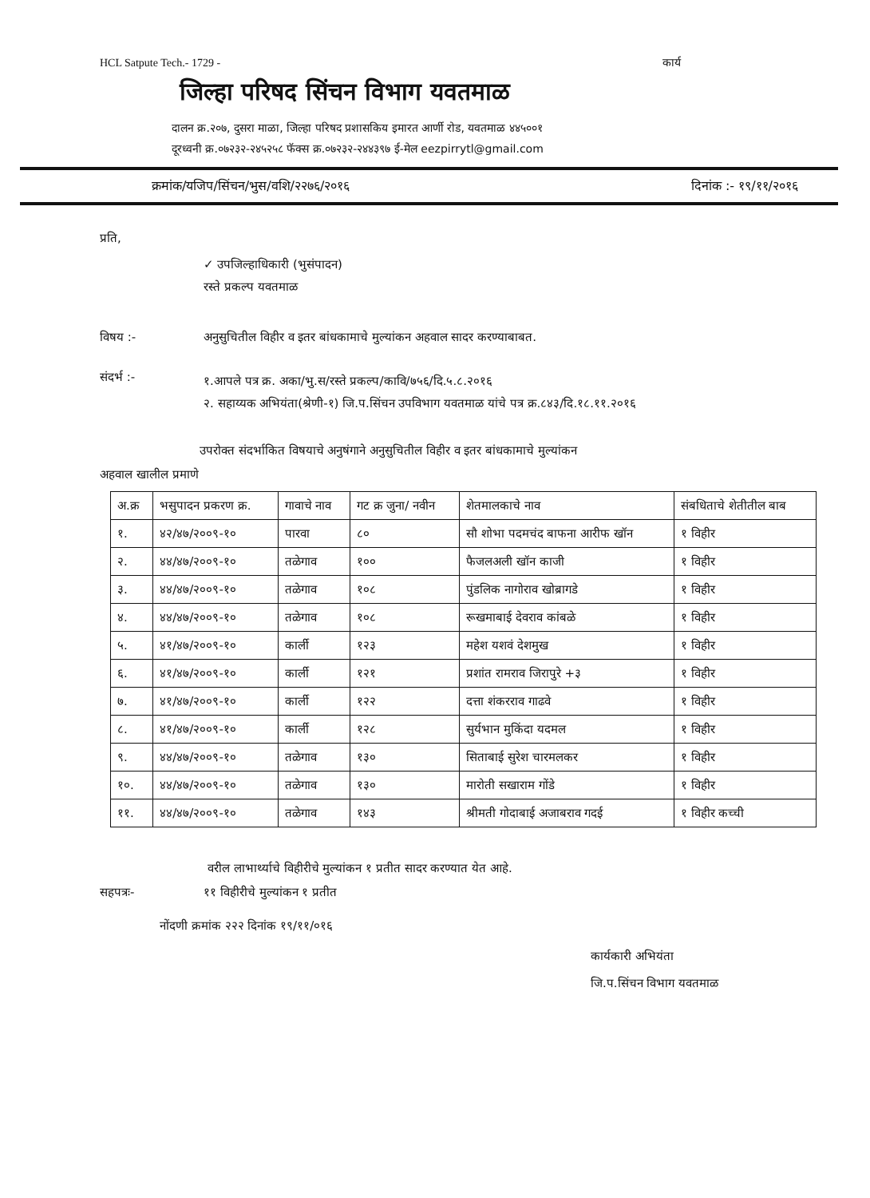HCL Satpute Tech.- 1729 - कार्य
जिल्हा परिषद सिंचन विभाग यवतमाळ
दालन क्र.२०७, दुसरा माळा, जिल्हा परिषद प्रशासकिय इमारत आर्णी रोड, यवतमाळ ४४५००१
दूरध्वनी क्र.०७२३२-२४५२५८ फॅक्स क्र.०७२३२-२४४३९७ ई-मेल eezpirrytl@gmail.com
क्रमांक/यजिप/सिंचन/भुस/वशि/२२७६/२०१६ दिनांक :- १९/११/२०१६
प्रति,
✓ उपजिल्हाधिकारी (भुसंपादन)
रस्ते प्रकल्प यवतमाळ
विषय :- अनुसुचितील विहीर व इतर बांधकामाचे मुल्यांकन अहवाल सादर करण्याबाबत.
संदर्भ :-
१.आपले पत्र क्र. अका/भु.स/रस्ते प्रकल्प/कावि/७५६/दि.५.८.२०१६
२. सहाय्यक अभियंता(श्रेणी-१) जि.प.सिंचन उपविभाग यवतमाळ यांचे पत्र क्र.८४३/दि.१८.११.२०१६
उपरोक्त संदर्भाकित विषयाचे अनुषंगाने अनुसुचितील विहीर व इतर बांधकामाचे मुल्यांकन
अहवाल खालील प्रमाणे
| अ.क्र | भसुपादन प्रकरण क्र. | गावाचे नाव | गट क्र जुना/ नवीन | शेतमालकाचे नाव | संबधिताचे शेतीतील बाब |
| --- | --- | --- | --- | --- | --- |
| १. | ४२/४७/२००९-१० | पारवा | ८० | सौ शोभा पदमचंद बाफना आरीफ खॉन | १ विहीर |
| २. | ४४/४७/२००९-१० | तळेगाव | १०० | फैजलअली खॉन काजी | १ विहीर |
| ३. | ४४/४७/२००९-१० | तळेगाव | १०८ | पुंडलिक नागोराव खोब्रागडे | १ विहीर |
| ४. | ४४/४७/२००९-१० | तळेगाव | १०८ | रूखमाबाई देवराव कांबळे | १ विहीर |
| ५. | ४१/४७/२००९-१० | कार्ली | १२३ | महेश यशवं देशमुख | १ विहीर |
| ६. | ४१/४७/२००९-१० | कार्ली | १२१ | प्रशांत रामराव जिरापुरे +३ | १ विहीर |
| ७. | ४१/४७/२००९-१० | कार्ली | १२२ | दत्ता शंकरराव गाढवे | १ विहीर |
| ८. | ४१/४७/२००९-१० | कार्ली | १२८ | सुर्यभान मुकिंदा यदमल | १ विहीर |
| ९. | ४४/४७/२००९-१० | तळेगाव | १३० | सिताबाई सुरेश चारमलकर | १ विहीर |
| १०. | ४४/४७/२००९-१० | तळेगाव | १३० | मारोती सखाराम गोंडे | १ विहीर |
| ११. | ४४/४७/२००९-१० | तळेगाव | १४३ | श्रीमती गोदाबाई अजाबराव गदई | १ विहीर कच्ची |
वरील लाभार्थ्याचे विहीरीचे मुल्यांकन १ प्रतीत सादर करण्यात येत आहे.
सहपत्रः- ११ विहीरीचे मुल्यांकन १ प्रतीत
नोंदणी क्रमांक २२२ दिनांक १९/११/०१६
कार्यकारी अभियंता
जि.प.सिंचन विभाग यवतमाळ